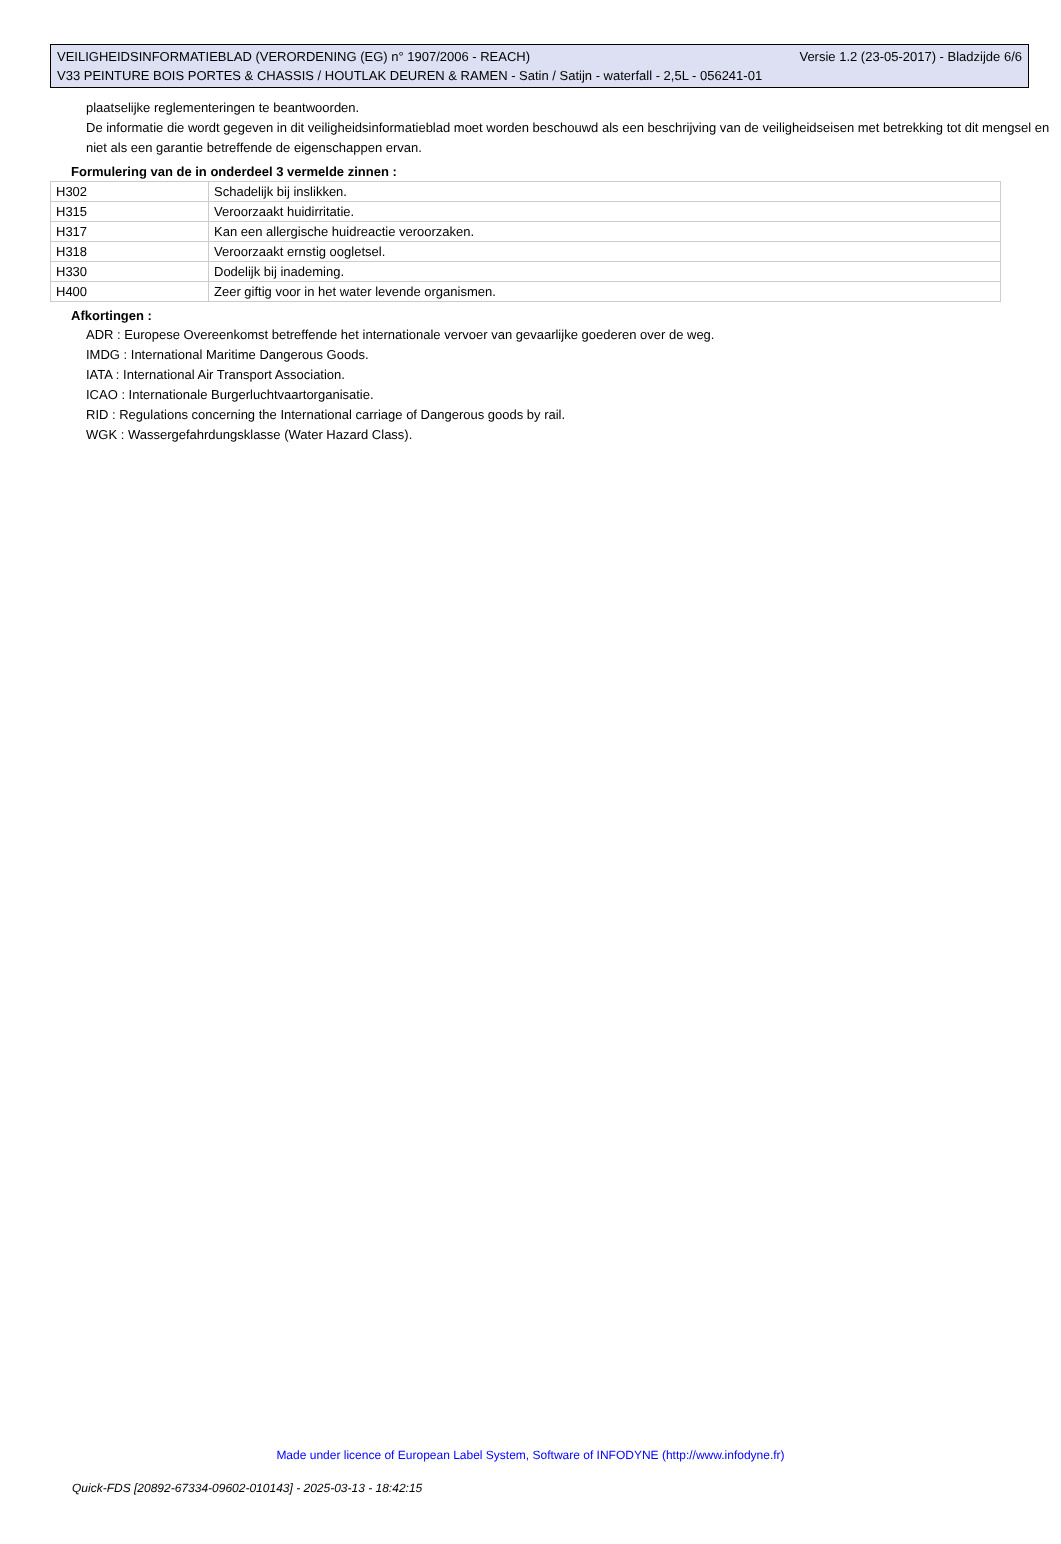VEILIGHEIDSINFORMATIEBLAD (VERORDENING (EG) n° 1907/2006 - REACH) Versie 1.2 (23-05-2017) - Bladzijde 6/6
V33 PEINTURE BOIS PORTES & CHASSIS / HOUTLAK DEUREN & RAMEN - Satin / Satijn - waterfall - 2,5L - 056241-01
plaatselijke reglementeringen te beantwoorden.
De informatie die wordt gegeven in dit veiligheidsinformatieblad moet worden beschouwd als een beschrijving van de veiligheidseisen met betrekking tot dit mengsel en niet als een garantie betreffende de eigenschappen ervan.
Formulering van de in onderdeel 3 vermelde zinnen :
| H302 | Schadelijk bij inslikken. |
| H315 | Veroorzaakt huidirritatie. |
| H317 | Kan een allergische huidreactie veroorzaken. |
| H318 | Veroorzaakt ernstig oogletsel. |
| H330 | Dodelijk bij inademing. |
| H400 | Zeer giftig voor in het water levende organismen. |
Afkortingen :
ADR : Europese Overeenkomst betreffende het internationale vervoer van gevaarlijke goederen over de weg.
IMDG : International Maritime Dangerous Goods.
IATA : International Air Transport Association.
ICAO : Internationale Burgerluchtvaartorganisatie.
RID : Regulations concerning the International carriage of Dangerous goods by rail.
WGK : Wassergefahrdungsklasse (Water Hazard Class).
Made under licence of European Label System, Software of INFODYNE (http://www.infodyne.fr)
Quick-FDS [20892-67334-09602-010143] - 2025-03-13 - 18:42:15